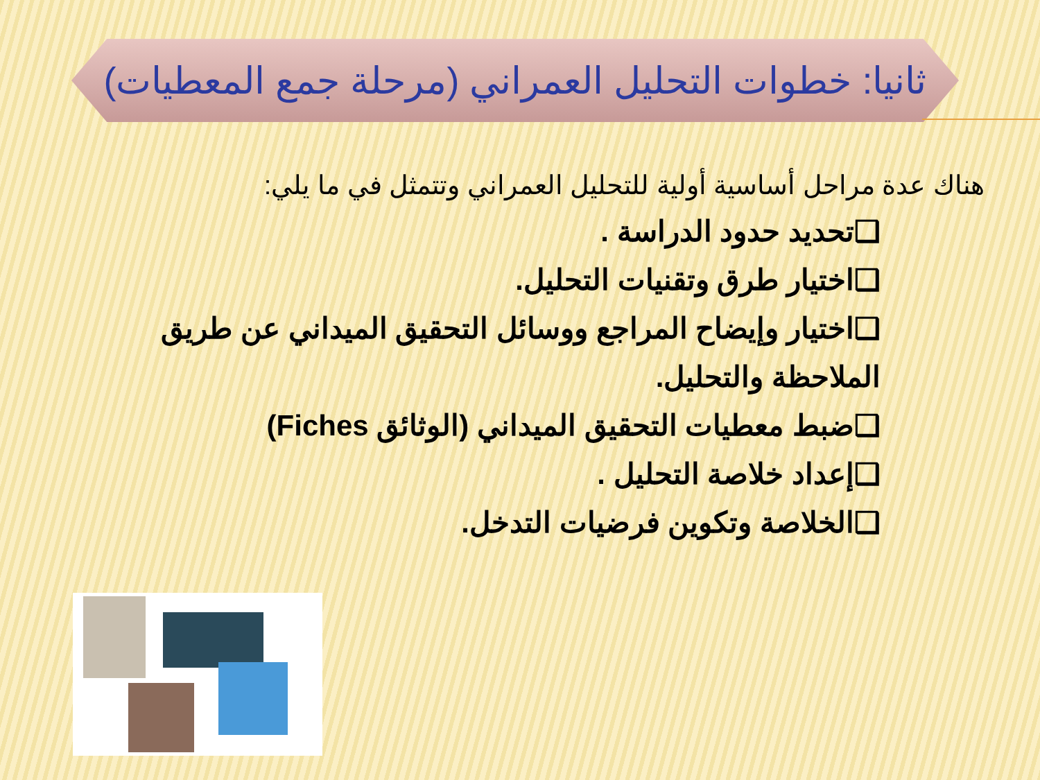ثانيا: خطوات التحليل العمراني (مرحلة جمع المعطيات)
هناك عدة مراحل أساسية أولية للتحليل العمراني وتتمثل في ما يلي:
❑تحديد حدود الدراسة .
❑اختيار طرق وتقنيات التحليل.
❑اختيار وإيضاح المراجع ووسائل التحقيق الميداني عن طريق الملاحظة والتحليل.
❑ضبط معطيات التحقيق الميداني (الوثائق Fiches)
❑إعداد خلاصة التحليل .
❑الخلاصة وتكوين فرضيات التدخل.